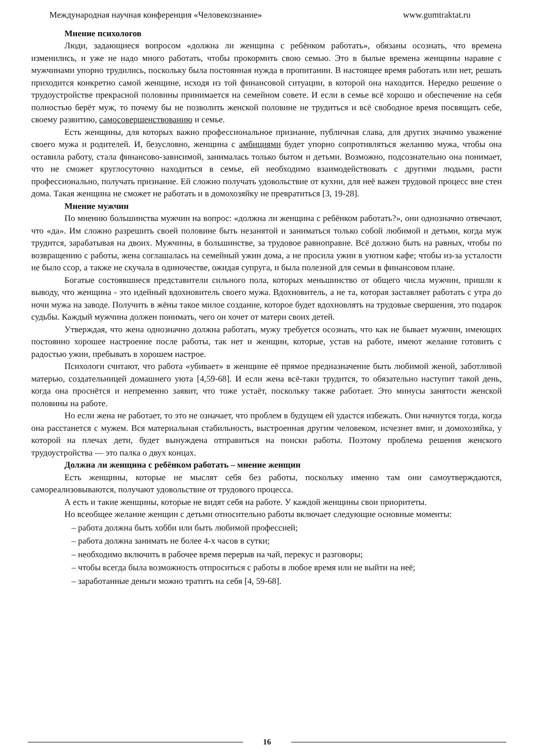Международная научная конференция «Человекознание» www.gumtraktat.ru
Мнение психологов
Люди, задающиеся вопросом «должна ли женщина с ребёнком работать», обязаны осознать, что времена изменились, и уже не надо много работать, чтобы прокормить свою семью. Это в былые времена женщины наравне с мужчинами упорно трудились, поскольку была постоянная нужда в пропитании. В настоящее время работать или нет, решать приходится конкретно самой женщине, исходя из той финансовой ситуации, в которой она находится. Нередко решение о трудоустройстве прекрасной половины принимается на семейном совете. И если в семье всё хорошо и обеспечение на себя полностью берёт муж, то почему бы не позволить женской половине не трудиться и всё свободное время посвящать себе, своему развитию, самосовершенствованию и семье.
Есть женщины, для которых важно профессиональное признание, публичная слава, для других значимо уважение своего мужа и родителей. И, безусловно, женщина с амбициями будет упорно сопротивляться желанию мужа, чтобы она оставила работу, стала финансово-зависимой, занималась только бытом и детьми. Возможно, подсознательно она понимает, что не сможет круглосуточно находиться в семье, ей необходимо взаимодействовать с другими людьми, расти профессионально, получать признание. Ей сложно получать удовольствие от кухни, для неё важен трудовой процесс вне стен дома. Такая женщина не сможет не работать и в домохозяйку не превратиться [3, 19-28].
Мнение мужчин
По мнению большинства мужчин на вопрос: «должна ли женщина с ребёнком работать?», они однозначно отвечают, что «да». Им сложно разрешить своей половине быть незанятой и заниматься только собой любимой и детьми, когда муж трудится, зарабатывая на двоих. Мужчины, в большинстве, за трудовое равноправие. Всё должно быть на равных, чтобы по возвращению с работы, жена соглашалась на семейный ужин дома, а не просила ужин в уютном кафе; чтобы из-за усталости не было ссор, а также не скучала в одиночестве, ожидая супруга, и была полезной для семьи в финансовом плане.
Богатые состоявшиеся представители сильного пола, которых меньшинство от общего числа мужчин, пришли к выводу, что женщина - это идейный вдохновитель своего мужа. Вдохновитель, а не та, которая заставляет работать с утра до ночи мужа на заводе. Получить в жёны такое милое создание, которое будет вдохновлять на трудовые свершения, это подарок судьбы. Каждый мужчина должен понимать, чего он хочет от матери своих детей.
Утверждая, что жена однозначно должна работать, мужу требуется осознать, что как не бывает мужчин, имеющих постоянно хорошее настроение после работы, так нет и женщин, которые, устав на работе, имеют желание готовить с радостью ужин, пребывать в хорошем настрое.
Психологи считают, что работа «убивает» в женщине её прямое предназначение быть любимой женой, заботливой матерью, создательницей домашнего уюта [4,59-68]. И если жена всё-таки трудится, то обязательно наступит такой день, когда она проснётся и непременно заявит, что тоже устаёт, поскольку также работает. Это минусы занятости женской половины на работе.
Но если жена не работает, то это не означает, что проблем в будущем ей удастся избежать. Они начнутся тогда, когда она расстанется с мужем. Вся материальная стабильность, выстроенная другим человеком, исчезнет вмиг, и домохозяйка, у которой на плечах дети, будет вынуждена отправиться на поиски работы. Поэтому проблема решения женского трудоустройства — это палка о двух концах.
Должна ли женщина с ребёнком работать – мнение женщин
Есть женщины, которые не мыслят себя без работы, поскольку именно там они самоутверждаются, самореализовываются, получают удовольствие от трудового процесса.
А есть и такие женщины, которые не видят себя на работе. У каждой женщины свои приоритеты.
Но всеобщее желание женщин с детьми относительно работы включает следующие основные моменты:
– работа должна быть хобби или быть любимой профессией;
– работа должна занимать не более 4-х часов в сутки;
– необходимо включить в рабочее время перерыв на чай, перекус и разговоры;
– чтобы всегда была возможность отпроситься с работы в любое время или не выйти на неё;
– заработанные деньги можно тратить на себя [4, 59-68].
16